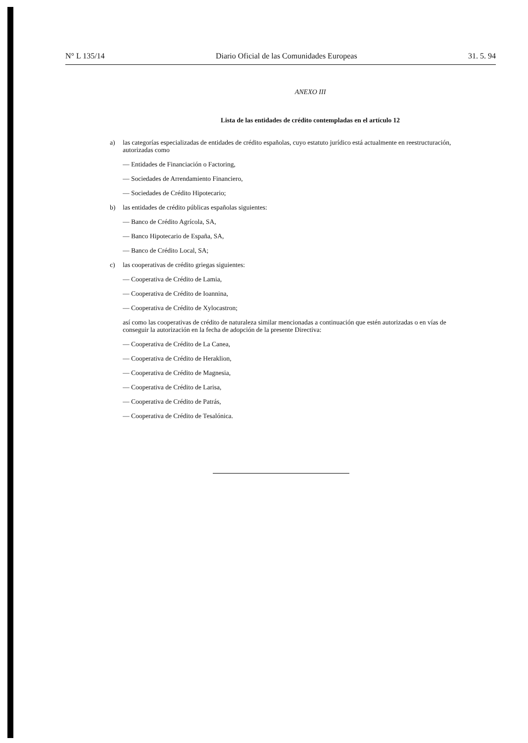N° L 135/14 Diario Oficial de las Comunidades Europeas 31. 5. 94
ANEXO III
Lista de las entidades de crédito contempladas en el artículo 12
a) las categorías especializadas de entidades de crédito españolas, cuyo estatuto jurídico está actualmente en reestructuración, autorizadas como
— Entidades de Financiación o Factoring,
— Sociedades de Arrendamiento Financiero,
— Sociedades de Crédito Hipotecario;
b) las entidades de crédito públicas españolas siguientes:
— Banco de Crédito Agrícola, SA,
— Banco Hipotecario de España, SA,
— Banco de Crédito Local, SA;
c) las cooperativas de crédito griegas siguientes:
— Cooperativa de Crédito de Lamia,
— Cooperativa de Crédito de Ioannina,
— Cooperativa de Crédito de Xylocastron;
así como las cooperativas de crédito de naturaleza similar mencionadas a continuación que estén autorizadas o en vías de conseguir la autorización en la fecha de adopción de la presente Directiva:
— Cooperativa de Crédito de La Canea,
— Cooperativa de Crédito de Heraklion,
— Cooperativa de Crédito de Magnesia,
— Cooperativa de Crédito de Larisa,
— Cooperativa de Crédito de Patrás,
— Cooperativa de Crédito de Tesalónica.